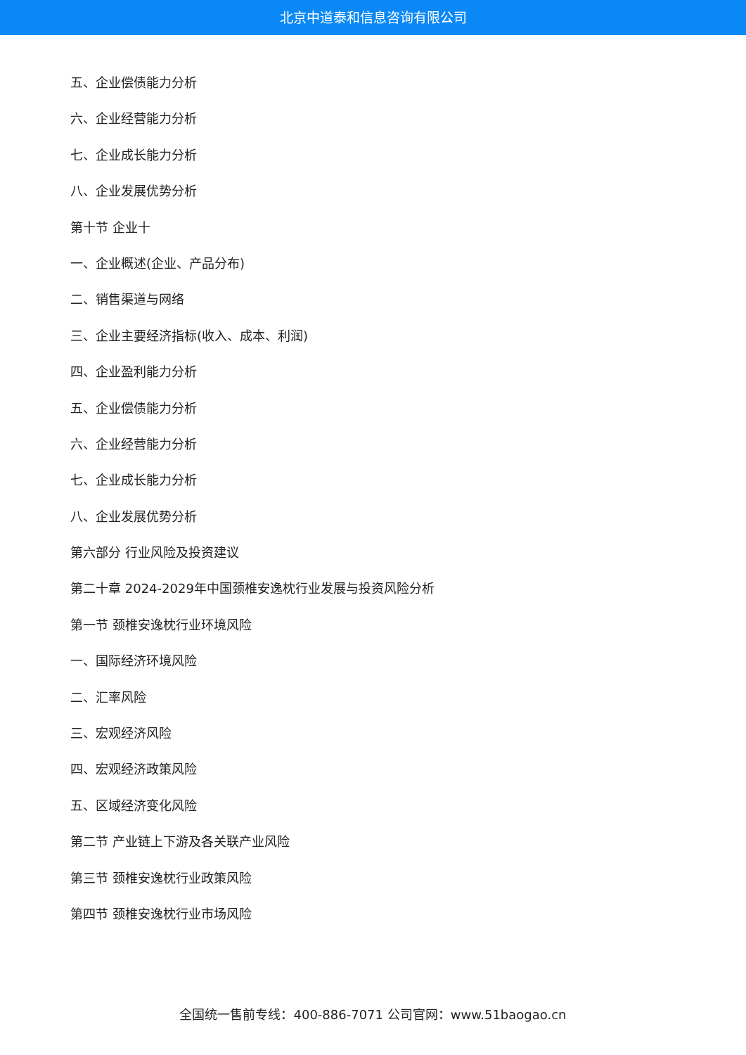北京中道泰和信息咨询有限公司
五、企业偿债能力分析
六、企业经营能力分析
七、企业成长能力分析
八、企业发展优势分析
第十节 企业十
一、企业概述(企业、产品分布)
二、销售渠道与网络
三、企业主要经济指标(收入、成本、利润)
四、企业盈利能力分析
五、企业偿债能力分析
六、企业经营能力分析
七、企业成长能力分析
八、企业发展优势分析
第六部分 行业风险及投资建议
第二十章 2024-2029年中国颈椎安逸枕行业发展与投资风险分析
第一节 颈椎安逸枕行业环境风险
一、国际经济环境风险
二、汇率风险
三、宏观经济风险
四、宏观经济政策风险
五、区域经济变化风险
第二节 产业链上下游及各关联产业风险
第三节 颈椎安逸枕行业政策风险
第四节 颈椎安逸枕行业市场风险
全国统一售前专线：400-886-7071 公司官网：www.51baogao.cn